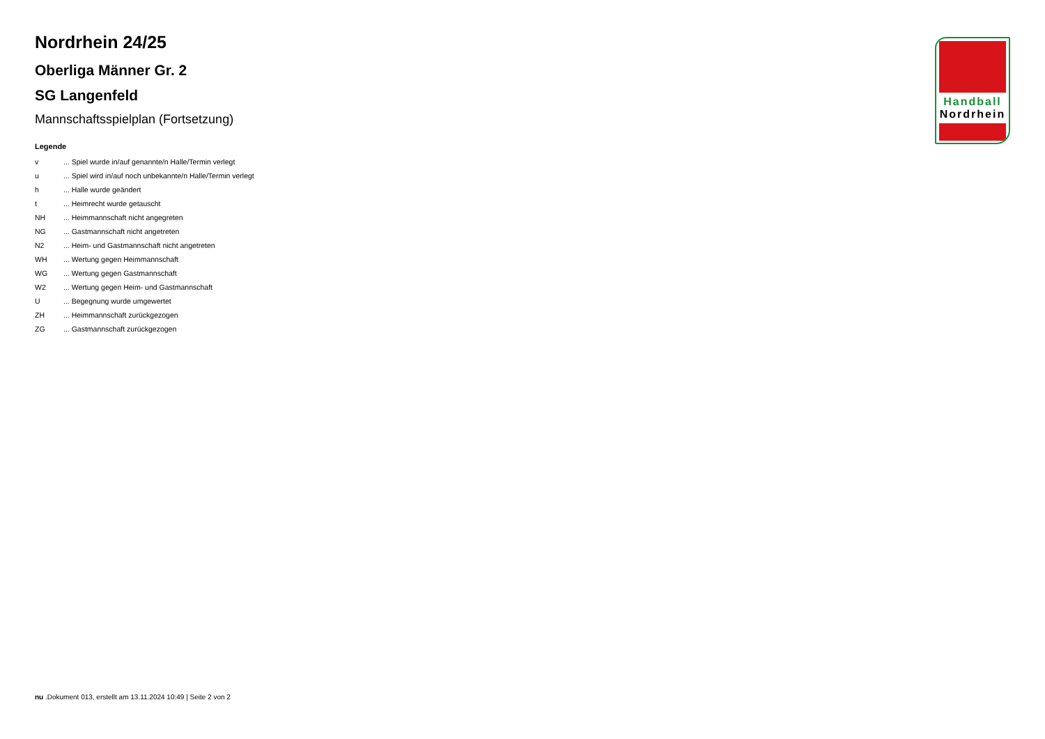Handball
Nordrhein
Nordrhein 24/25
Oberliga Männer Gr. 2
SG Langenfeld
Mannschaftsspielplan (Fortsetzung)
Legende
| v | ... Spiel wurde in/auf genannte/n Halle/Termin verlegt |
| u | ... Spiel wird in/auf noch unbekannte/n Halle/Termin verlegt |
| h | ... Halle wurde geändert |
| t | ... Heimrecht wurde getauscht |
| NH | ... Heimmannschaft nicht angegreten |
| NG | ... Gastmannschaft nicht angetreten |
| N2 | ... Heim- und Gastmannschaft nicht angetreten |
| WH | ... Wertung gegen Heimmannschaft |
| WG | ... Wertung gegen Gastmannschaft |
| W2 | ... Wertung gegen Heim- und Gastmannschaft |
| U | ... Begegnung wurde umgewertet |
| ZH | ... Heimmannschaft zurückgezogen |
| ZG | ... Gastmannschaft zurückgezogen |
nu .Dokument 013, erstellt am 13.11.2024 10:49 | Seite 2 von 2